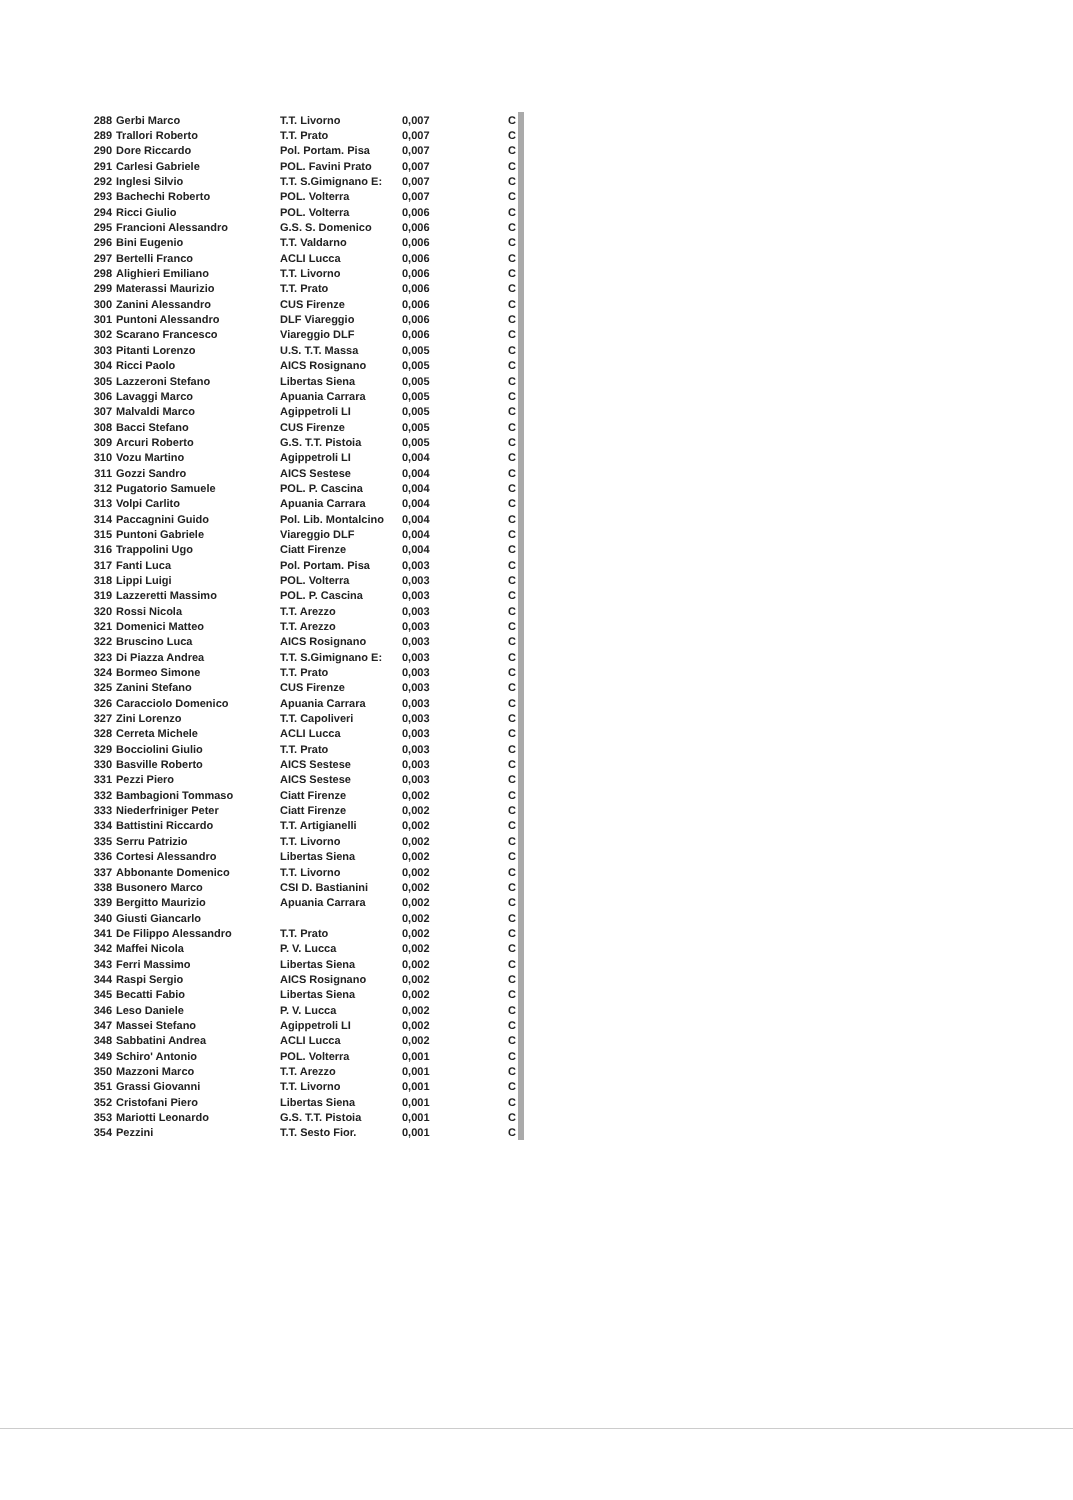| 288 | Gerbi Marco | T.T. Livorno | 0,007 | C |
| 289 | Trallori Roberto | T.T. Prato | 0,007 | C |
| 290 | Dore Riccardo | Pol. Portam. Pisa | 0,007 | C |
| 291 | Carlesi Gabriele | POL. Favini Prato | 0,007 | C |
| 292 | Inglesi Silvio | T.T. S.Gimignano E: | 0,007 | C |
| 293 | Bachechi Roberto | POL. Volterra | 0,007 | C |
| 294 | Ricci Giulio | POL. Volterra | 0,006 | C |
| 295 | Francioni Alessandro | G.S. S. Domenico | 0,006 | C |
| 296 | Bini Eugenio | T.T. Valdarno | 0,006 | C |
| 297 | Bertelli Franco | ACLI Lucca | 0,006 | C |
| 298 | Alighieri Emiliano | T.T. Livorno | 0,006 | C |
| 299 | Materassi Maurizio | T.T. Prato | 0,006 | C |
| 300 | Zanini Alessandro | CUS Firenze | 0,006 | C |
| 301 | Puntoni Alessandro | DLF Viareggio | 0,006 | C |
| 302 | Scarano Francesco | Viareggio DLF | 0,006 | C |
| 303 | Pitanti Lorenzo | U.S. T.T. Massa | 0,005 | C |
| 304 | Ricci Paolo | AICS Rosignano | 0,005 | C |
| 305 | Lazzeroni Stefano | Libertas Siena | 0,005 | C |
| 306 | Lavaggi Marco | Apuania Carrara | 0,005 | C |
| 307 | Malvaldi Marco | Agippetroli LI | 0,005 | C |
| 308 | Bacci Stefano | CUS Firenze | 0,005 | C |
| 309 | Arcuri Roberto | G.S. T.T. Pistoia | 0,005 | C |
| 310 | Vozu Martino | Agippetroli LI | 0,004 | C |
| 311 | Gozzi Sandro | AICS Sestese | 0,004 | C |
| 312 | Pugatorio Samuele | POL. P. Cascina | 0,004 | C |
| 313 | Volpi Carlito | Apuania Carrara | 0,004 | C |
| 314 | Paccagnini Guido | Pol. Lib. Montalcino | 0,004 | C |
| 315 | Puntoni Gabriele | Viareggio DLF | 0,004 | C |
| 316 | Trappolini Ugo | Ciatt Firenze | 0,004 | C |
| 317 | Fanti Luca | Pol. Portam. Pisa | 0,003 | C |
| 318 | Lippi Luigi | POL. Volterra | 0,003 | C |
| 319 | Lazzeretti Massimo | POL. P. Cascina | 0,003 | C |
| 320 | Rossi Nicola | T.T. Arezzo | 0,003 | C |
| 321 | Domenici Matteo | T.T. Arezzo | 0,003 | C |
| 322 | Bruscino Luca | AICS Rosignano | 0,003 | C |
| 323 | Di Piazza Andrea | T.T. S.Gimignano E: | 0,003 | C |
| 324 | Bormeo Simone | T.T. Prato | 0,003 | C |
| 325 | Zanini Stefano | CUS Firenze | 0,003 | C |
| 326 | Caracciolo Domenico | Apuania Carrara | 0,003 | C |
| 327 | Zini Lorenzo | T.T. Capoliveri | 0,003 | C |
| 328 | Cerreta Michele | ACLI Lucca | 0,003 | C |
| 329 | Bocciolini Giulio | T.T. Prato | 0,003 | C |
| 330 | Basville Roberto | AICS Sestese | 0,003 | C |
| 331 | Pezzi Piero | AICS Sestese | 0,003 | C |
| 332 | Bambagioni Tommaso | Ciatt Firenze | 0,002 | C |
| 333 | Niederfriniger Peter | Ciatt Firenze | 0,002 | C |
| 334 | Battistini Riccardo | T.T. Artigianelli | 0,002 | C |
| 335 | Serru Patrizio | T.T. Livorno | 0,002 | C |
| 336 | Cortesi Alessandro | Libertas Siena | 0,002 | C |
| 337 | Abbonante Domenico | T.T. Livorno | 0,002 | C |
| 338 | Busonero Marco | CSI D. Bastianini | 0,002 | C |
| 339 | Bergitto Maurizio | Apuania Carrara | 0,002 | C |
| 340 | Giusti Giancarlo | | 0,002 | C |
| 341 | De Filippo Alessandro | T.T. Prato | 0,002 | C |
| 342 | Maffei Nicola | P. V. Lucca | 0,002 | C |
| 343 | Ferri Massimo | Libertas Siena | 0,002 | C |
| 344 | Raspi Sergio | AICS Rosignano | 0,002 | C |
| 345 | Becatti Fabio | Libertas Siena | 0,002 | C |
| 346 | Leso Daniele | P. V. Lucca | 0,002 | C |
| 347 | Massei Stefano | Agippetroli LI | 0,002 | C |
| 348 | Sabbatini Andrea | ACLI Lucca | 0,002 | C |
| 349 | Schiro' Antonio | POL. Volterra | 0,001 | C |
| 350 | Mazzoni Marco | T.T. Arezzo | 0,001 | C |
| 351 | Grassi Giovanni | T.T. Livorno | 0,001 | C |
| 352 | Cristofani Piero | Libertas Siena | 0,001 | C |
| 353 | Mariotti Leonardo | G.S. T.T. Pistoia | 0,001 | C |
| 354 | Pezzini | T.T. Sesto Fior. | 0,001 | C |